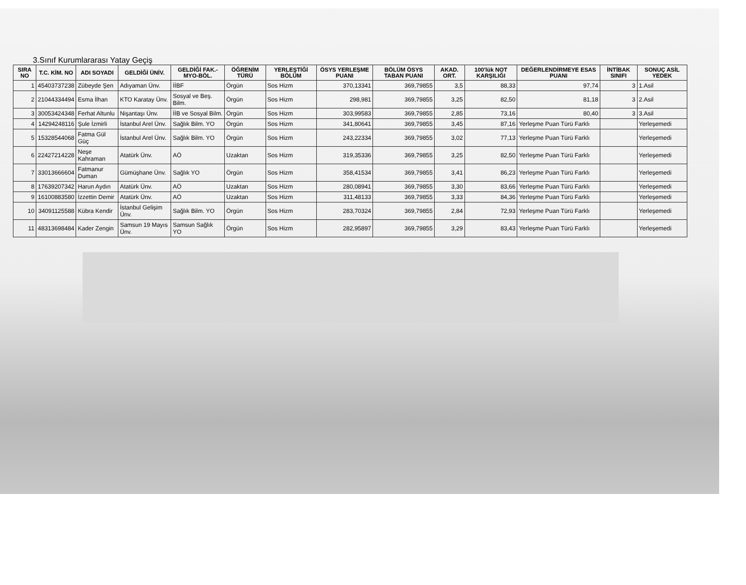3.Sınıf Kurumlararası Yatay Geçiş
| SIRA NO | T.C. KİM. NO | ADI SOYADI | GELDİĞİ ÜNİV. | GELDİĞİ FAK.-MYO-BÖL. | ÖĞRENİM TÜRÜ | YERLEŞTİĞİ BÖLÜM | ÖSYS YERLEŞME PUANI | BÖLÜM ÖSYS TABAN PUANI | AKAD. ORT. | 100'lük NOT KARŞILIĞI | DEĞERLENDİRMEYE ESAS PUANI | İNTİBAK SINIFI | SONUÇ ASİL YEDEK |
| --- | --- | --- | --- | --- | --- | --- | --- | --- | --- | --- | --- | --- | --- |
| 1 | 45403737238 | Zübeyde Şen | Adıyaman Ünv. | İİBF | Örgün | Sos Hizm | 370,13341 | 369,79855 | 3,5 | 88,33 | 97,74 | 3 | 1.Asil |
| 2 | 21044334494 | Esma İlhan | KTO Karatay Ünv. | Sosyal ve Beş. Bilm. | Örgün | Sos Hizm | 298,981 | 369,79855 | 3,25 | 82,50 | 81,18 | 3 | 2.Asil |
| 3 | 30053424348 | Ferhat Altunlu | Nişantaşı Ünv. | İİB ve Sosyal Bilm. | Örgün | Sos Hizm | 303,99583 | 369,79855 | 2,85 | 73,16 | 80,40 | 3 | 3.Asil |
| 4 | 14294248116 | Şule İzmirli | İstanbul Arel Ünv. | Sağlık Bilm. YO | Örgün | Sos Hizm | 341,80641 | 369,79855 | 3,45 | 87,16 | Yerleşme Puan Türü Farklı | | Yerleşemedi |
| 5 | 15328544068 | Fatma Gül Güç | İstanbul Arel Ünv. | Sağlık Bilm. YO | Örgün | Sos Hizm | 243,22334 | 369,79855 | 3,02 | 77,13 | Yerleşme Puan Türü Farklı | | Yerleşemedi |
| 6 | 22427214228 | Neşe Kahraman | Atatürk Ünv. | AÖ | Uzaktan | Sos Hizm | 319,35336 | 369,79855 | 3,25 | 82,50 | Yerleşme Puan Türü Farklı | | Yerleşemedi |
| 7 | 33013666604 | Fatmanur Duman | Gümüşhane Ünv. | Sağlık YO | Örgün | Sos Hizm | 358,41534 | 369,79855 | 3,41 | 86,23 | Yerleşme Puan Türü Farklı | | Yerleşemedi |
| 8 | 17639207342 | Harun Aydın | Atatürk Ünv. | AÖ | Uzaktan | Sos Hizm | 280,08941 | 369,79855 | 3,30 | 83,66 | Yerleşme Puan Türü Farklı | | Yerleşemedi |
| 9 | 16100883580 | İzzettin Demir | Atatürk Ünv. | AÖ | Uzaktan | Sos Hizm | 311,48133 | 369,79855 | 3,33 | 84,36 | Yerleşme Puan Türü Farklı | | Yerleşemedi |
| 10 | 34091125588 | Kübra Kendir | İstanbul Gelişim Ünv. | Sağlık Bilm. YO | Örgün | Sos Hizm | 283,70324 | 369,79855 | 2,84 | 72,93 | Yerleşme Puan Türü Farklı | | Yerleşemedi |
| 11 | 48313698484 | Kader Zengin | Samsun 19 Mayıs Ünv. | Samsun Sağlık YO | Örgün | Sos Hizm | 282,95897 | 369,79855 | 3,29 | 83,43 | Yerleşme Puan Türü Farklı | | Yerleşemedi |